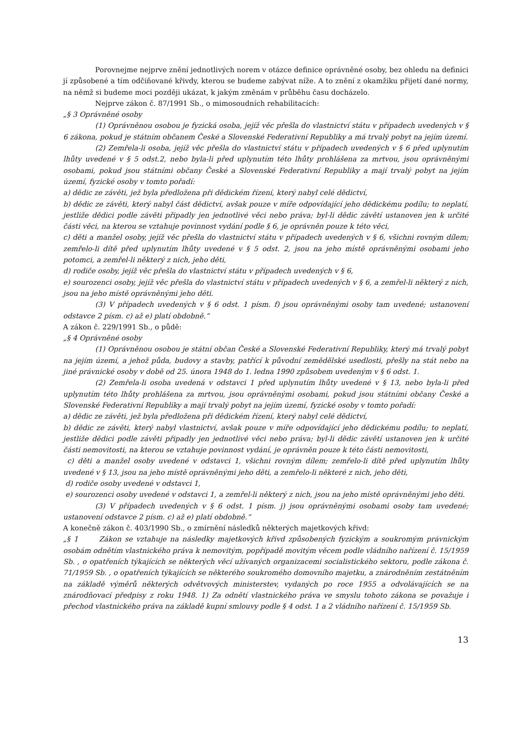Porovnejme nejprve znění jednotlivých norem v otázce definice oprávněné osoby, bez ohledu na definici jí způsobené a tím odčiňované křivdy, kterou se budeme zabývat níže. A to znění z okamžiku přijetí dané normy, na němž si budeme moci později ukázat, k jakým změnám v průběhu času docházelo.
Nejprve zákon č. 87/1991 Sb., o mimosoudních rehabilitacích:
„§ 3 Oprávněné osoby
(1) Oprávněnou osobou je fyzická osoba, jejíž věc přešla do vlastnictví státu v případech uvedených v § 6 zákona, pokud je státním občanem České a Slovenské Federativní Republiky a má trvalý pobyt na jejím území.
(2) Zemřela-li osoba, jejíž věc přešla do vlastnictví státu v případech uvedených v § 6 před uplynutím lhůty uvedené v § 5 odst.2, nebo byla-li před uplynutím této lhůty prohlášena za mrtvou, jsou oprávněnými osobami, pokud jsou státními občany České a Slovenské Federativní Republiky a mají trvalý pobyt na jejím území, fyzické osoby v tomto pořadí:
a) dědic ze závěti, jež byla předložena při dědickém řízení, který nabyl celé dědictví,
b) dědic ze závěti, který nabyl část dědictví, avšak pouze v míře odpovídající jeho dědickému podílu; to neplatí, jestliže dědici podle závěti připadly jen jednotlivé věci nebo práva; byl-li dědic závětí ustanoven jen k určité části věci, na kterou se vztahuje povinnost vydání podle § 6, je oprávněn pouze k této věci,
c) děti a manžel osoby, jejíž věc přešla do vlastnictví státu v případech uvedených v § 6, všichni rovným dílem; zemřelo-li dítě před uplynutím lhůty uvedené v § 5 odst. 2, jsou na jeho místě oprávněnými osobami jeho potomci, a zemřel-li některý z nich, jeho děti,
d) rodiče osoby, jejíž věc přešla do vlastnictví státu v případech uvedených v § 6,
e) sourozenci osoby, jejíž věc přešla do vlastnictví státu v případech uvedených v § 6, a zemřel-li některý z nich, jsou na jeho místě oprávněnými jeho děti.
(3) V případech uvedených v § 6 odst. 1 písm. f) jsou oprávněnými osoby tam uvedené; ustanovení odstavce 2 písm. c) až e) platí obdobně.“
A zákon č. 229/1991 Sb., o půdě:
„§ 4 Oprávněné osoby
(1) Oprávněnou osobou je státní občan České a Slovenské Federativní Republiky, který má trvalý pobyt na jejím území, a jehož půda, budovy a stavby, patřící k původní zemědělské usedlosti, přešly na stát nebo na jiné právnické osoby v době od 25. února 1948 do 1. ledna 1990 způsobem uvedeným v § 6 odst. 1.
(2) Zemřela-li osoba uvedená v odstavci 1 před uplynutím lhůty uvedené v § 13, nebo byla-li před uplynutím této lhůty prohlášena za mrtvou, jsou oprávněnými osobami, pokud jsou státními občany České a Slovenské Federativní Republiky a mají trvalý pobyt na jejím území, fyzické osoby v tomto pořadí:
a) dědic ze závěti, jež byla předložena při dědickém řízení, který nabyl celé dědictví,
b) dědic ze závěti, který nabyl vlastnictví, avšak pouze v míře odpovídající jeho dědickému podílu; to neplatí, jestliže dědici podle závěti připadly jen jednotlivé věci nebo práva; byl-li dědic závětí ustanoven jen k určité části nemovitosti, na kterou se vztahuje povinnost vydání, je oprávněn pouze k této části nemovitosti,
c) děti a manžel osoby uvedené v odstavci 1, všichni rovným dílem; zemřelo-li dítě před uplynutím lhůty uvedené v § 13, jsou na jeho místě oprávněnými jeho děti, a zemřelo-li některé z nich, jeho děti,
d) rodiče osoby uvedené v odstavci 1,
e) sourozenci osoby uvedené v odstavci 1, a zemřel-li některý z nich, jsou na jeho místě oprávněnými jeho děti.
(3) V případech uvedených v § 6 odst. 1 písm. j) jsou oprávněnými osobami osoby tam uvedené; ustanovení odstavce 2 písm. c) až e) platí obdobně.“
A konečně zákon č. 403/1990 Sb., o zmírnění následků některých majetkových křivd:
„§ 1 Zákon se vztahuje na následky majetkových křivd způsobených fyzickým a soukromým právnickým osobám odnětím vlastnického práva k nemovitým, popřípadě movitým věcem podle vládního nařízení č. 15/1959 Sb. , o opatřeních týkajících se některých věcí užívaných organizacemi socialistického sektoru, podle zákona č. 71/1959 Sb. , o opatřeních týkajících se některého soukromého domovního majetku, a znárodněním zestátněním na základě výměrů některých odvětvových ministerstev, vydaných po roce 1955 a odvolávajících se na znárodňovací předpisy z roku 1948. 1) Za odnětí vlastnického práva ve smyslu tohoto zákona se považuje i přechod vlastnického práva na základě kupní smlouvy podle § 4 odst. 1 a 2 vládního nařízení č. 15/1959 Sb.
13